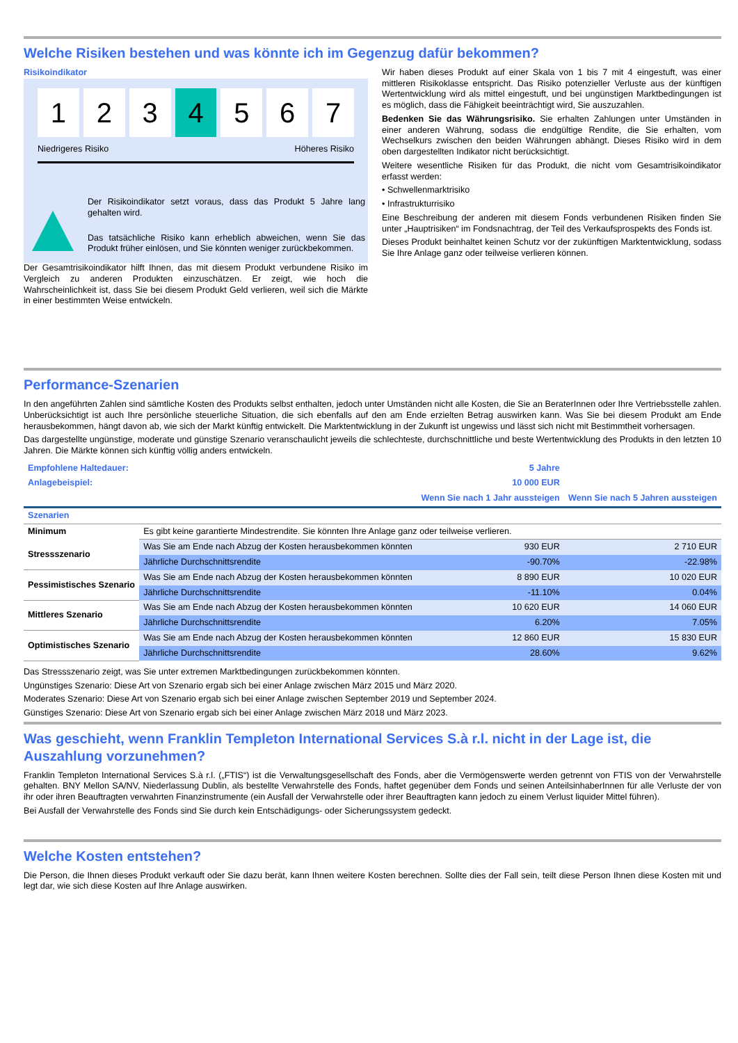Welche Risiken bestehen und was könnte ich im Gegenzug dafür bekommen?
Risikoindikator
1 2 3 4 5 6 7
Niedrigeres Risiko Höheres Risiko
Der Risikoindikator setzt voraus, dass das Produkt 5 Jahre lang gehalten wird.
Das tatsächliche Risiko kann erheblich abweichen, wenn Sie das Produkt früher einlösen, und Sie könnten weniger zurückbekommen.
Der Gesamtrisikoindikator hilft Ihnen, das mit diesem Produkt verbundene Risiko im Vergleich zu anderen Produkten einzuschätzen. Er zeigt, wie hoch die Wahrscheinlichkeit ist, dass Sie bei diesem Produkt Geld verlieren, weil sich die Märkte in einer bestimmten Weise entwickeln.
Wir haben dieses Produkt auf einer Skala von 1 bis 7 mit 4 eingestuft, was einer mittleren Risikoklasse entspricht. Das Risiko potenzieller Verluste aus der künftigen Wertentwicklung wird als mittel eingestuft, und bei ungünstigen Marktbedingungen ist es möglich, dass die Fähigkeit beeinträchtigt wird, Sie auszuzahlen.
Bedenken Sie das Währungsrisiko. Sie erhalten Zahlungen unter Umständen in einer anderen Währung, sodass die endgültige Rendite, die Sie erhalten, vom Wechselkurs zwischen den beiden Währungen abhängt. Dieses Risiko wird in dem oben dargestellten Indikator nicht berücksichtigt.
Weitere wesentliche Risiken für das Produkt, die nicht vom Gesamtrisikoindikator erfasst werden:
• Schwellenmarktrisiko
• Infrastrukturrisiko
Eine Beschreibung der anderen mit diesem Fonds verbundenen Risiken finden Sie unter „Hauptrisiken“ im Fondsnachtrag, der Teil des Verkaufsprospekts des Fonds ist.
Dieses Produkt beinhaltet keinen Schutz vor der zukünftigen Marktentwicklung, sodass Sie Ihre Anlage ganz oder teilweise verlieren können.
Performance-Szenarien
In den angeführten Zahlen sind sämtliche Kosten des Produkts selbst enthalten, jedoch unter Umständen nicht alle Kosten, die Sie an BeraterInnen oder Ihre Vertriebsstelle zahlen. Unberücksichtigt ist auch Ihre persönliche steuerliche Situation, die sich ebenfalls auf den am Ende erzielten Betrag auswirken kann. Was Sie bei diesem Produkt am Ende herausbekommen, hängt davon ab, wie sich der Markt künftig entwickelt. Die Marktentwicklung in der Zukunft ist ungewiss und lässt sich nicht mit Bestimmtheit vorhersagen.
Das dargestellte ungünstige, moderate und günstige Szenario veranschaulicht jeweils die schlechteste, durchschnittliche und beste Wertentwicklung des Produkts in den letzten 10 Jahren. Die Märkte können sich künftig völlig anders entwickeln.
| Empfohlene Haltedauer: | | 5 Jahre | |
| Anlagebeispiel: | | 10 000 EUR | |
| | | Wenn Sie nach 1 Jahr aussteigen | Wenn Sie nach 5 Jahren aussteigen |
| Szenarien | | | |
| Minimum | Es gibt keine garantierte Mindestrendite. Sie könnten Ihre Anlage ganz oder teilweise verlieren. | | |
| Stressszenario | Was Sie am Ende nach Abzug der Kosten herausbekommen könnten | 930 EUR | 2 710 EUR |
| | Jährliche Durchschnittsrendite | -90.70% | -22.98% |
| Pessimistisches Szenario | Was Sie am Ende nach Abzug der Kosten herausbekommen könnten | 8 890 EUR | 10 020 EUR |
| | Jährliche Durchschnittsrendite | -11.10% | 0.04% |
| Mittleres Szenario | Was Sie am Ende nach Abzug der Kosten herausbekommen könnten | 10 620 EUR | 14 060 EUR |
| | Jährliche Durchschnittsrendite | 6.20% | 7.05% |
| Optimistisches Szenario | Was Sie am Ende nach Abzug der Kosten herausbekommen könnten | 12 860 EUR | 15 830 EUR |
| | Jährliche Durchschnittsrendite | 28.60% | 9.62% |
Das Stressszenario zeigt, was Sie unter extremen Marktbedingungen zurückbekommen könnten.
Ungünstiges Szenario: Diese Art von Szenario ergab sich bei einer Anlage zwischen März 2015 und März 2020.
Moderates Szenario: Diese Art von Szenario ergab sich bei einer Anlage zwischen September 2019 und September 2024.
Günstiges Szenario: Diese Art von Szenario ergab sich bei einer Anlage zwischen März 2018 und März 2023.
Was geschieht, wenn Franklin Templeton International Services S.à r.l. nicht in der Lage ist, die Auszahlung vorzunehmen?
Franklin Templeton International Services S.à r.l. („FTIS“) ist die Verwaltungsgesellschaft des Fonds, aber die Vermögenswerte werden getrennt von FTIS von der Verwahrstelle gehalten. BNY Mellon SA/NV, Niederlassung Dublin, als bestellte Verwahrstelle des Fonds, haftet gegenüber dem Fonds und seinen AnteilsinhaberInnen für alle Verluste der von ihr oder ihren Beauftragten verwahrten Finanzinstrumente (ein Ausfall der Verwahrstelle oder ihrer Beauftragten kann jedoch zu einem Verlust liquider Mittel führen).
Bei Ausfall der Verwahrstelle des Fonds sind Sie durch kein Entschädigungs- oder Sicherungssystem gedeckt.
Welche Kosten entstehen?
Die Person, die Ihnen dieses Produkt verkauft oder Sie dazu berät, kann Ihnen weitere Kosten berechnen. Sollte dies der Fall sein, teilt diese Person Ihnen diese Kosten mit und legt dar, wie sich diese Kosten auf Ihre Anlage auswirken.